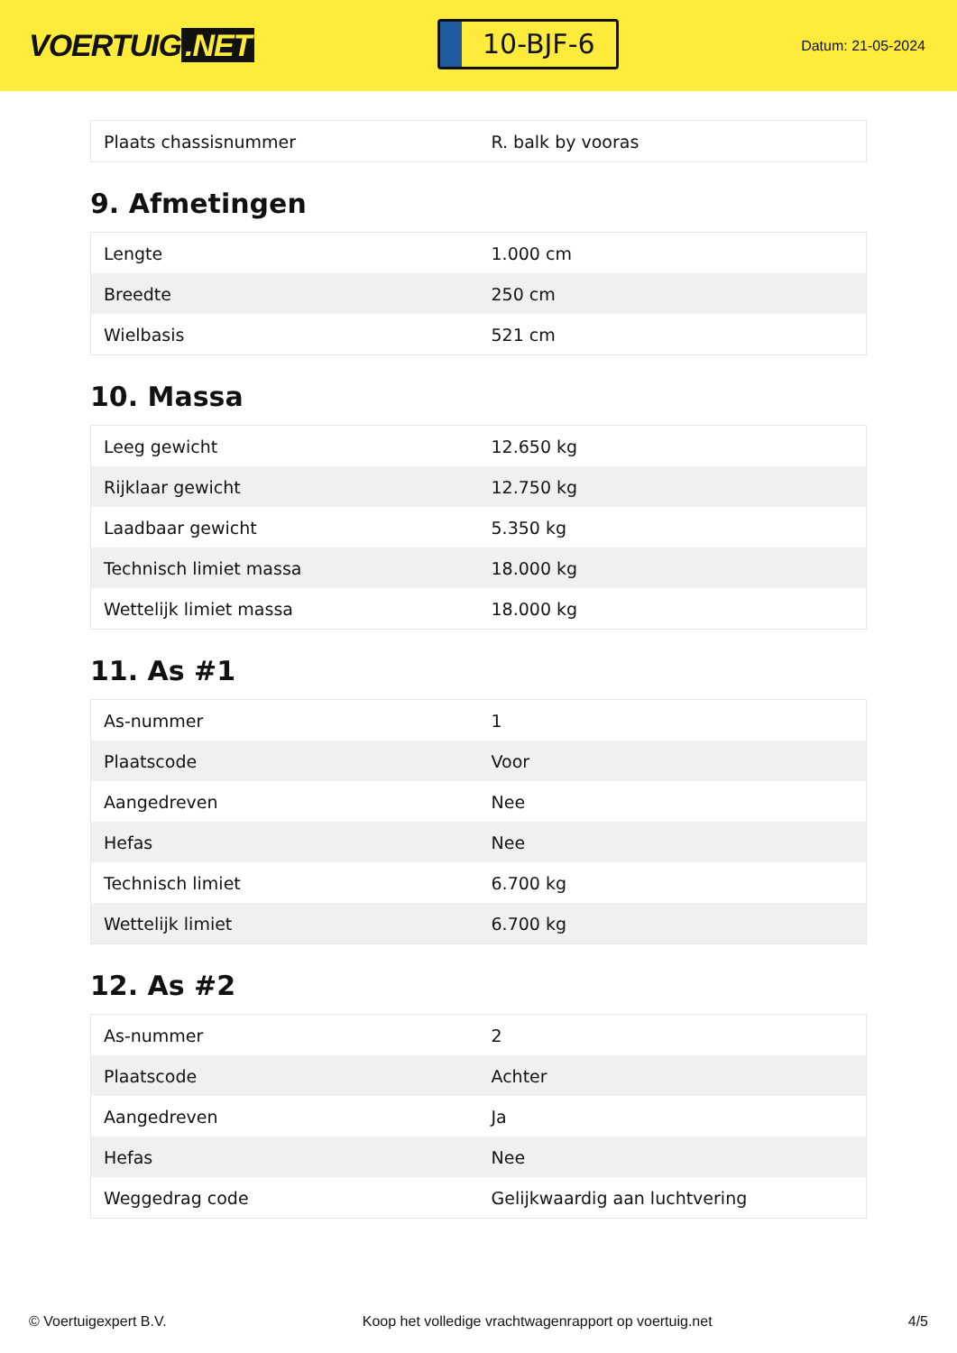VOERTUIG.NET
10-BJF-6
Datum: 21-05-2024
| Plaats chassisnummer | R. balk by vooras |
9. Afmetingen
| Lengte | 1.000 cm |
| Breedte | 250 cm |
| Wielbasis | 521 cm |
10. Massa
| Leeg gewicht | 12.650 kg |
| Rijklaar gewicht | 12.750 kg |
| Laadbaar gewicht | 5.350 kg |
| Technisch limiet massa | 18.000 kg |
| Wettelijk limiet massa | 18.000 kg |
11. As #1
| As-nummer | 1 |
| Plaatscode | Voor |
| Aangedreven | Nee |
| Hefas | Nee |
| Technisch limiet | 6.700 kg |
| Wettelijk limiet | 6.700 kg |
12. As #2
| As-nummer | 2 |
| Plaatscode | Achter |
| Aangedreven | Ja |
| Hefas | Nee |
| Weggedrag code | Gelijkwaardig aan luchtvering |
© Voertuigexpert B.V. Koop het volledige vrachtwagenrapport op voertuig.net 4/5